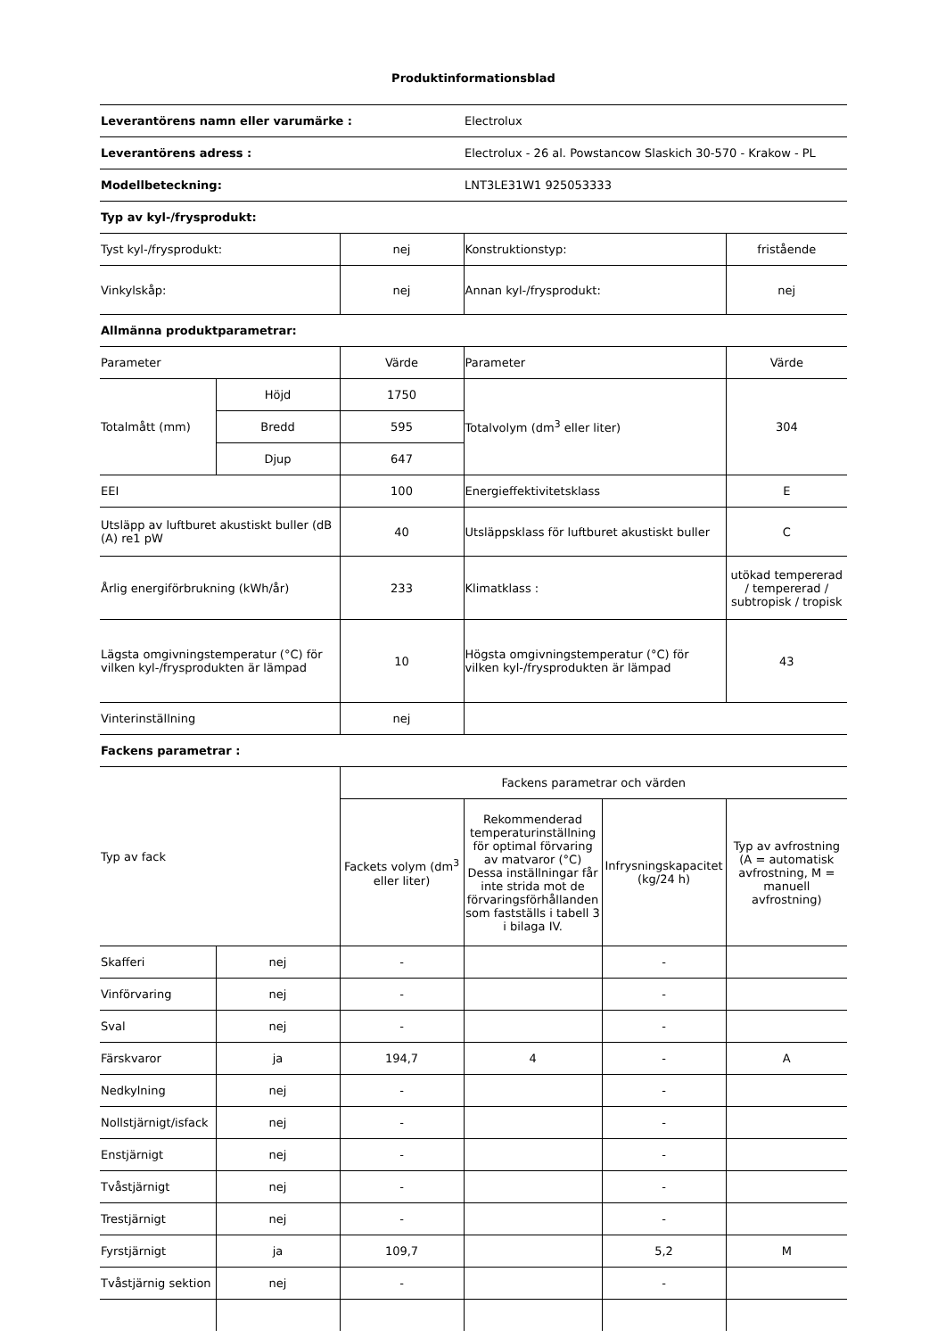Produktinformationsblad
| Leverantörens namn eller varumärke : | | | Electrolux | | |
| Leverantörens adress : | | | Electrolux - 26 al. Powstancow Slaskich 30-570 - Krakow - PL | | |
| Modellbeteckning: | | | LNT3LE31W1 925053333 | | |
| Typ av kyl-/frysprodukt: | | | | | |
| Tyst kyl-/frysprodukt: | | nej | Konstruktionstyp: | | fristående |
| Vinkylskåp: | | nej | Annan kyl-/frysprodukt: | | nej |
| Allmänna produktparametrar: | | | | | |
| Parameter | | Värde | Parameter | | Värde |
| Totalmått (mm) | Höjd | 1750 | Totalvolym (dm<sup>3</sup> eller liter) | | 304 |
| | Bredd | 595 | | | |
| | Djup | 647 | | | |
| EEI | | 100 | Energieffektivitetsklass | | E |
| Utsläpp av luftburet akustiskt buller (dB (A) re1 pW | | 40 | Utsläppsklass för luftburet akustiskt buller | | C |
| Årlig energiförbrukning (kWh/år) | | 233 | Klimatklass : | | utökad tempererad / tempererad / subtropisk / tropisk |
| Lägsta omgivningstemperatur (°C) för vilken kyl-/frysprodukten är lämpad | | 10 | Högsta omgivningstemperatur (°C) för vilken kyl-/frysprodukten är lämpad | | 43 |
| Vinterinställning | | nej | | | |
| Fackens parametrar : | | | | | |
| Typ av fack | | Fackens parametrar och värden | | | |
| | | Fackets volym (dm<sup>3</sup> eller liter) | Rekommenderad temperaturinställning för optimal förvaring av matvaror (°C) Dessa inställningar får inte strida mot de förvaringsförhållanden som fastställs i tabell 3 i bilaga IV. | Infrysningskapacitet (kg/24 h) | Typ av avfrostning (A = automatisk avfrostning, M = manuell avfrostning) |
| Skafferi | nej | - | | - | |
| Vinförvaring | nej | - | | - | |
| Sval | nej | - | | - | |
| Färskvaror | ja | 194,7 | 4 | - | A |
| Nedkylning | nej | - | | - | |
| Nollstjärnigt/isfack | nej | - | | - | |
| Enstjärnigt | nej | - | | - | |
| Tvåstjärnigt | nej | - | | - | |
| Trestjärnigt | nej | - | | - | |
| Fyrstjärnigt | ja | 109,7 | | 5,2 | M |
| Tvåstjärnig sektion | nej | - | | - | |